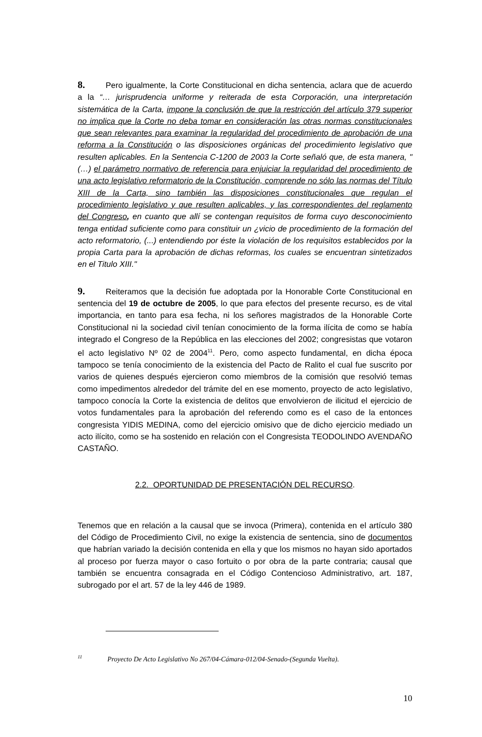8. Pero igualmente, la Corte Constitucional en dicha sentencia, aclara que de acuerdo a la “… jurisprudencia uniforme y reiterada de esta Corporación, una interpretación sistemática de la Carta, impone la conclusión de que la restricción del artículo 379 superior no implica que la Corte no deba tomar en consideración las otras normas constitucionales que sean relevantes para examinar la regularidad del procedimiento de aprobación de una reforma a la Constitución o las disposiciones orgánicas del procedimiento legislativo que resulten aplicables. En la Sentencia C-1200 de 2003 la Corte señaló que, de esta manera, "(…) el parámetro normativo de referencia para enjuiciar la regularidad del procedimiento de una acto legislativo reformatorio de la Constitución, comprende no sólo las normas del Título XIII de la Carta, sino también las disposiciones constitucionales que regulan el procedimiento legislativo y que resulten aplicables, y las correspondientes del reglamento del Congreso, en cuanto que allí se contengan requisitos de forma cuyo desconocimiento tenga entidad suficiente como para constituir un ¿vicio de procedimiento de la formación del acto reformatorio, (...) entendiendo por éste la violación de los requisitos establecidos por la propia Carta para la aprobación de dichas reformas, los cuales se encuentran sintetizados en el Titulo XIII."
9. Reiteramos que la decisión fue adoptada por la Honorable Corte Constitucional en sentencia del 19 de octubre de 2005, lo que para efectos del presente recurso, es de vital importancia, en tanto para esa fecha, ni los señores magistrados de la Honorable Corte Constitucional ni la sociedad civil tenían conocimiento de la forma ilícita de como se había integrado el Congreso de la República en las elecciones del 2002; congresistas que votaron el acto legislativo Nº 02 de 2004<sup>11</sup>. Pero, como aspecto fundamental, en dicha época tampoco se tenía conocimiento de la existencia del Pacto de Ralito el cual fue suscrito por varios de quienes después ejercieron como miembros de la comisión que resolvió temas como impedimentos alrededor del trámite del en ese momento, proyecto de acto legislativo, tampoco conocía la Corte la existencia de delitos que envolvieron de ilicitud el ejercicio de votos fundamentales para la aprobación del referendo como es el caso de la entonces congresista YIDIS MEDINA, como del ejercicio omisivo que de dicho ejercicio mediado un acto ilícito, como se ha sostenido en relación con el Congresista TEODOLINDO AVENDAÑO CASTAÑO.
2.2. OPORTUNIDAD DE PRESENTACIÓN DEL RECURSO.
Tenemos que en relación a la causal que se invoca (Primera), contenida en el artículo 380 del Código de Procedimiento Civil, no exige la existencia de sentencia, sino de documentos que habrían variado la decisión contenida en ella y que los mismos no hayan sido aportados al proceso por fuerza mayor o caso fortuito o por obra de la parte contraria; causal que también se encuentra consagrada en el Código Contencioso Administrativo, art. 187, subrogado por el art. 57 de la ley 446 de 1989.
<sup>11</sup> Proyecto De Acto Legislativo No 267/04-Cámara-012/04-Senado-(Segunda Vuelta).
10